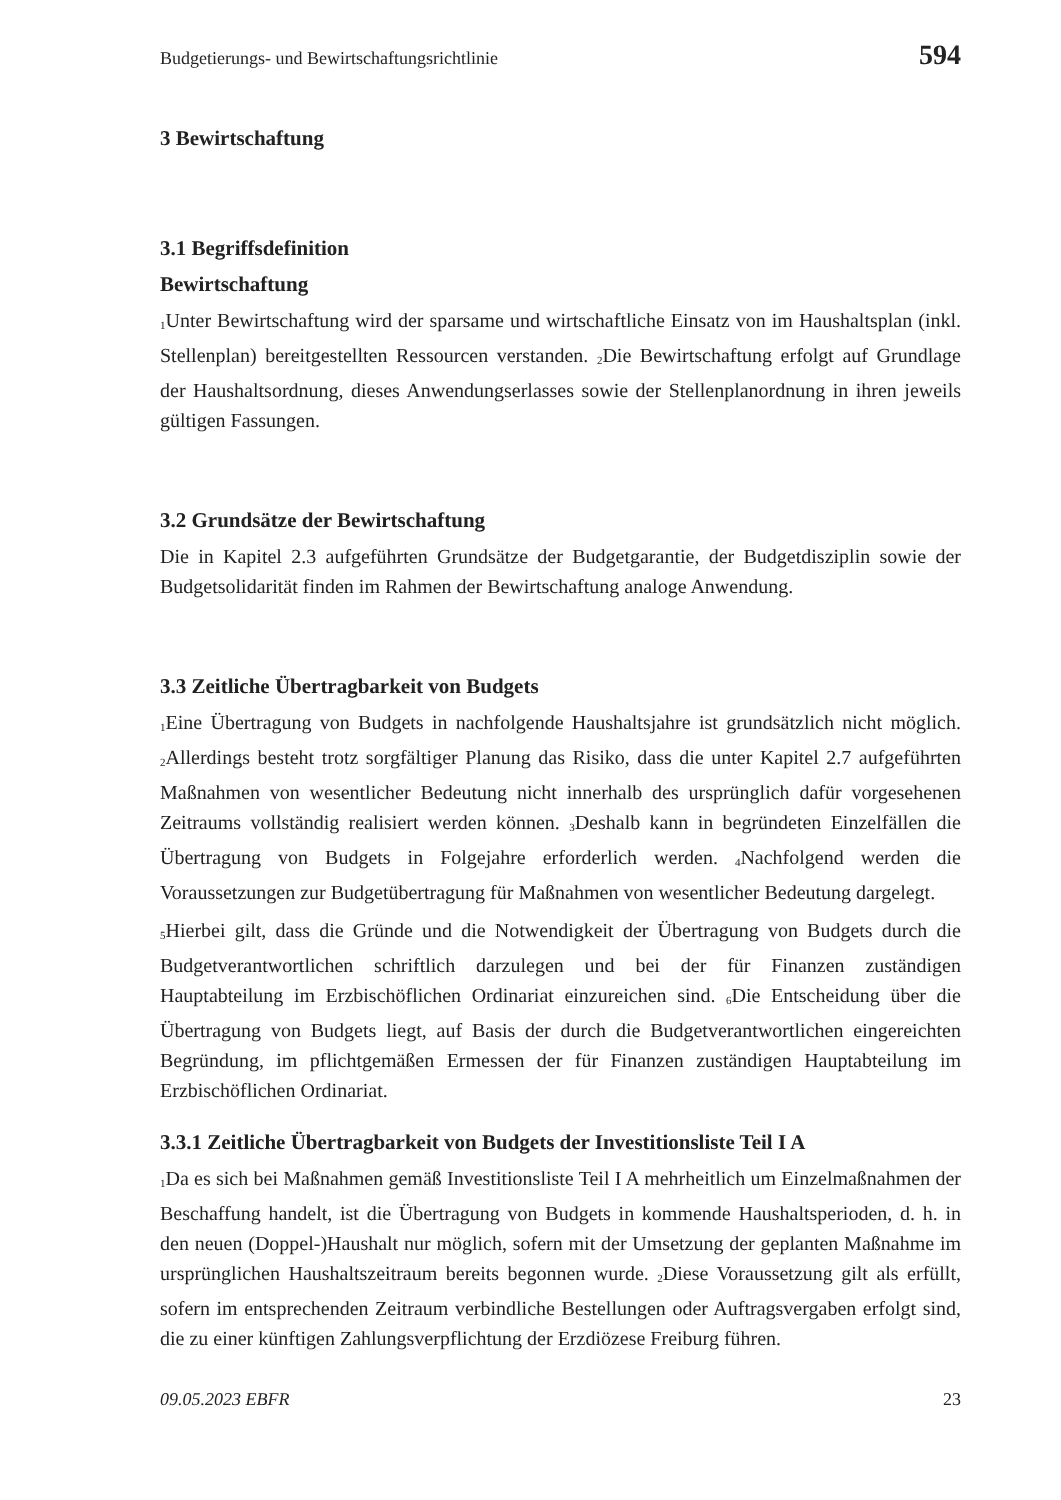Budgetierungs- und Bewirtschaftungsrichtlinie 594
3 Bewirtschaftung
3.1 Begriffsdefinition
Bewirtschaftung
<sub>1</sub>Unter Bewirtschaftung wird der sparsame und wirtschaftliche Einsatz von im Haushaltsplan (inkl. Stellenplan) bereitgestellten Ressourcen verstanden. <sub>2</sub>Die Bewirtschaftung erfolgt auf Grundlage der Haushaltsordnung, dieses Anwendungserlasses sowie der Stellenplanordnung in ihren jeweils gültigen Fassungen.
3.2 Grundsätze der Bewirtschaftung
Die in Kapitel 2.3 aufgeführten Grundsätze der Budgetgarantie, der Budgetdisziplin sowie der Budgetsolidarität finden im Rahmen der Bewirtschaftung analoge Anwendung.
3.3 Zeitliche Übertragbarkeit von Budgets
<sub>1</sub>Eine Übertragung von Budgets in nachfolgende Haushaltsjahre ist grundsätzlich nicht möglich. <sub>2</sub>Allerdings besteht trotz sorgfältiger Planung das Risiko, dass die unter Kapitel 2.7 aufgeführten Maßnahmen von wesentlicher Bedeutung nicht innerhalb des ursprünglich dafür vorgesehenen Zeitraums vollständig realisiert werden können. <sub>3</sub>Deshalb kann in begründeten Einzelfällen die Übertragung von Budgets in Folgejahre erforderlich werden. <sub>4</sub>Nachfolgend werden die Voraussetzungen zur Budgetübertragung für Maßnahmen von wesentlicher Bedeutung dargelegt.
<sub>5</sub>Hierbei gilt, dass die Gründe und die Notwendigkeit der Übertragung von Budgets durch die Budgetverantwortlichen schriftlich darzulegen und bei der für Finanzen zuständigen Hauptabteilung im Erzbischöflichen Ordinariat einzureichen sind. <sub>6</sub>Die Entscheidung über die Übertragung von Budgets liegt, auf Basis der durch die Budgetverantwortlichen eingereichten Begründung, im pflichtgemäßen Ermessen der für Finanzen zuständigen Hauptabteilung im Erzbischöflichen Ordinariat.
3.3.1 Zeitliche Übertragbarkeit von Budgets der Investitionsliste Teil I A
<sub>1</sub>Da es sich bei Maßnahmen gemäß Investitionsliste Teil I A mehrheitlich um Einzelmaßnahmen der Beschaffung handelt, ist die Übertragung von Budgets in kommende Haushaltsperioden, d. h. in den neuen (Doppel-)Haushalt nur möglich, sofern mit der Umsetzung der geplanten Maßnahme im ursprünglichen Haushaltszeitraum bereits begonnen wurde. <sub>2</sub>Diese Voraussetzung gilt als erfüllt, sofern im entsprechenden Zeitraum verbindliche Bestellungen oder Auftragsvergaben erfolgt sind, die zu einer künftigen Zahlungsverpflichtung der Erzdiözese Freiburg führen.
09.05.2023 EBFR 23